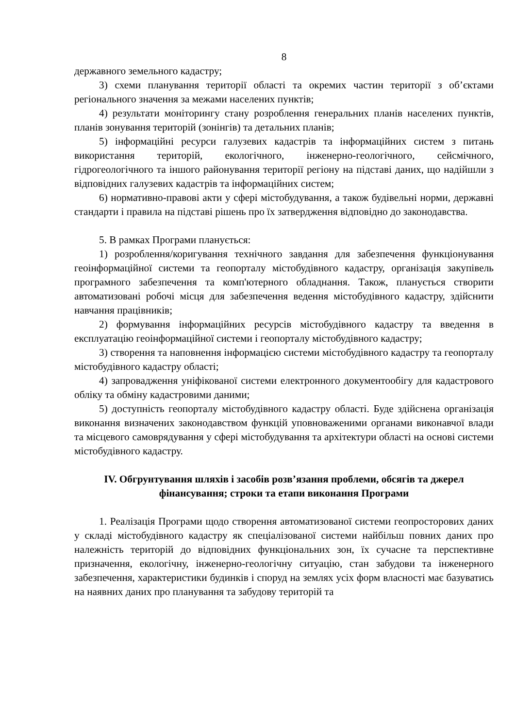8
державного земельного кадастру;
3) схеми планування території області та окремих частин території з об’єктами регіонального значення за межами населених пунктів;
4) результати моніторингу стану розроблення генеральних планів населених пунктів, планів зонування територій (зонінгів) та детальних планів;
5) інформаційні ресурси галузевих кадастрів та інформаційних систем з питань використання територій, екологічного, інженерно-геологічного, сейсмічного, гідрогеологічного та іншого районування території регіону на підставі даних, що надійшли з відповідних галузевих кадастрів та інформаційних систем;
6) нормативно-правові акти у сфері містобудування, а також будівельні норми, державні стандарти і правила на підставі рішень про їх затвердження відповідно до законодавства.
5. В рамках Програми планується:
1) розроблення/коригування технічного завдання для забезпечення функціонування геоінформаційної системи та геопорталу містобудівного кадастру, організація закупівель програмного забезпечення та комп'ютерного обладнання. Також, планується створити автоматизовані робочі місця для забезпечення ведення містобудівного кадастру, здійснити навчання працівників;
2) формування інформаційних ресурсів містобудівного кадастру та введення в експлуатацію геоінформаційної системи і геопорталу містобудівного кадастру;
3) створення та наповнення інформацією системи містобудівного кадастру та геопорталу містобудівного кадастру області;
4) запровадження уніфікованої системи електронного документообігу для кадастрового обліку та обміну кадастровими даними;
5) доступність геопорталу містобудівного кадастру області. Буде здійснена організація виконання визначених законодавством функцій уповноваженими органами виконавчої влади та місцевого самоврядування у сфері містобудування та архітектури області на основі системи містобудівного кадастру.
IV. Обгрунтування шляхів і засобів розв’язання проблеми, обсягів та джерел фінансування; строки та етапи виконання Програми
1. Реалізація Програми щодо створення автоматизованої системи геопросторових даних у складі містобудівного кадастру як спеціалізованої системи найбільш повних даних про належність територій до відповідних функціональних зон, їх сучасне та перспективне призначення, екологічну, інженерно-геологічну ситуацію, стан забудови та інженерного забезпечення, характеристики будинків і споруд на землях усіх форм власності має базуватись на наявних даних про планування та забудову територій та